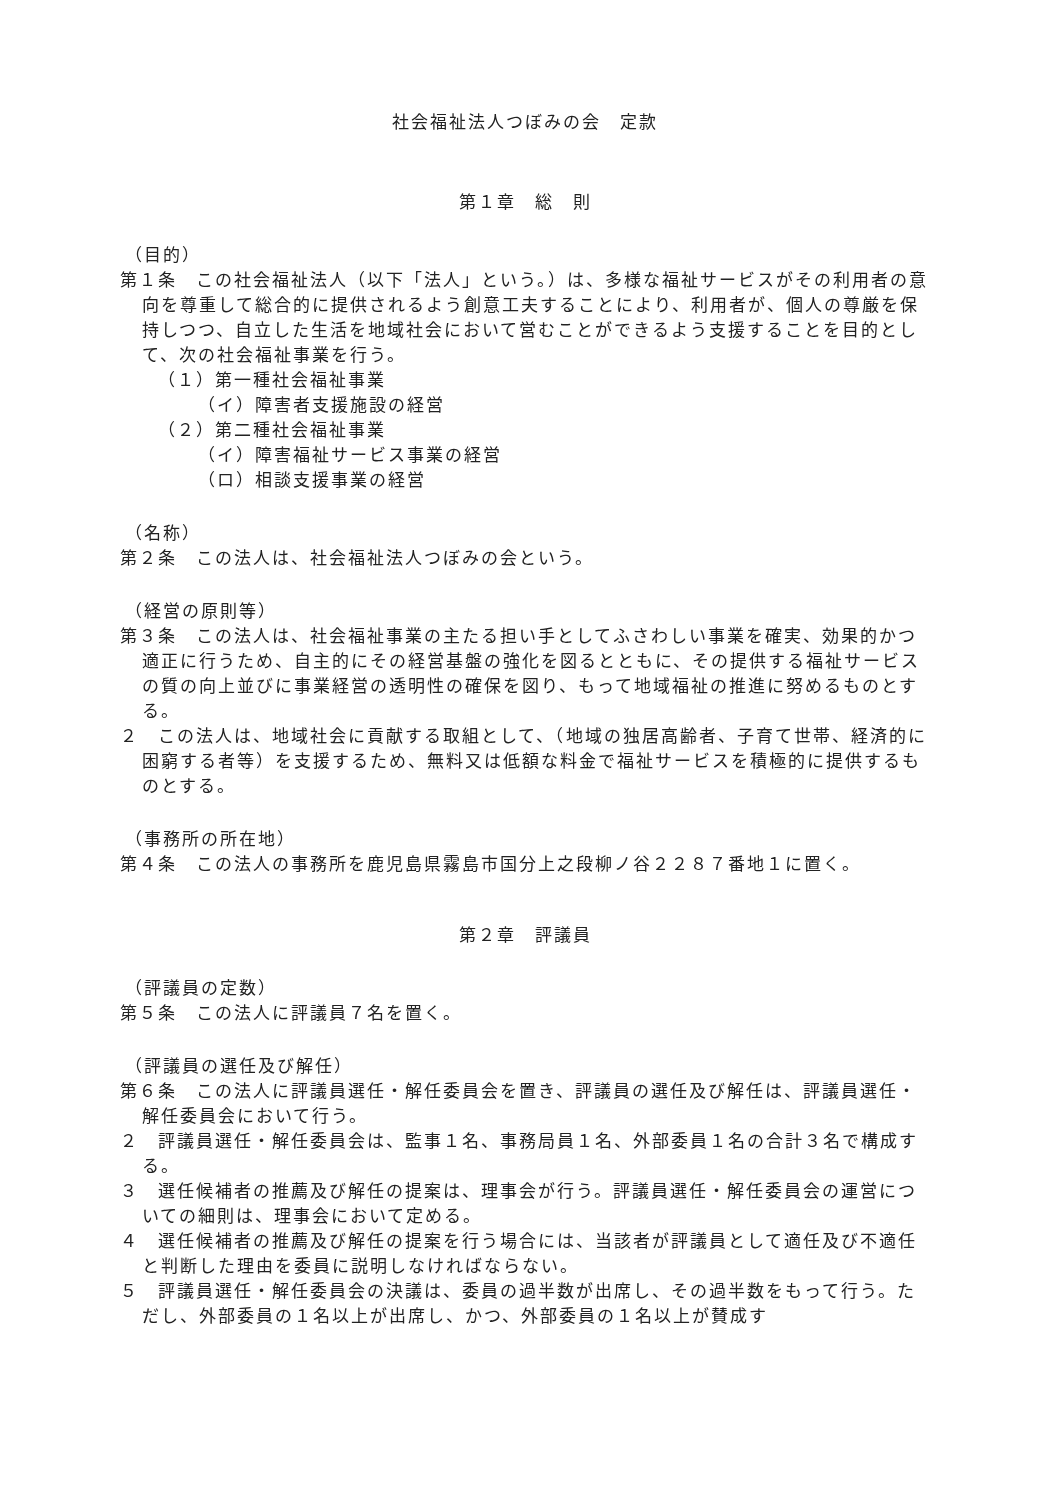社会福祉法人つぼみの会　定款
第１章　総　則
（目的）
第１条　この社会福祉法人（以下「法人」という。）は、多様な福祉サービスがその利用者の意向を尊重して総合的に提供されるよう創意工夫することにより、利用者が、個人の尊厳を保持しつつ、自立した生活を地域社会において営むことができるよう支援することを目的として、次の社会福祉事業を行う。
（１）第一種社会福祉事業
（イ）障害者支援施設の経営
（２）第二種社会福祉事業
（イ）障害福祉サービス事業の経営
（ロ）相談支援事業の経営
（名称）
第２条　この法人は、社会福祉法人つぼみの会という。
（経営の原則等）
第３条　この法人は、社会福祉事業の主たる担い手としてふさわしい事業を確実、効果的かつ適正に行うため、自主的にその経営基盤の強化を図るとともに、その提供する福祉サービスの質の向上並びに事業経営の透明性の確保を図り、もって地域福祉の推進に努めるものとする。
２　この法人は、地域社会に貢献する取組として、（地域の独居高齢者、子育て世帯、経済的に困窮する者等）を支援するため、無料又は低額な料金で福祉サービスを積極的に提供するものとする。
（事務所の所在地）
第４条　この法人の事務所を鹿児島県霧島市国分上之段柳ノ谷２２８７番地１に置く。
第２章　評議員
（評議員の定数）
第５条　この法人に評議員７名を置く。
（評議員の選任及び解任）
第６条　この法人に評議員選任・解任委員会を置き、評議員の選任及び解任は、評議員選任・解任委員会において行う。
２　評議員選任・解任委員会は、監事１名、事務局員１名、外部委員１名の合計３名で構成する。
３　選任候補者の推薦及び解任の提案は、理事会が行う。評議員選任・解任委員会の運営についての細則は、理事会において定める。
４　選任候補者の推薦及び解任の提案を行う場合には、当該者が評議員として適任及び不適任と判断した理由を委員に説明しなければならない。
５　評議員選任・解任委員会の決議は、委員の過半数が出席し、その過半数をもって行う。ただし、外部委員の１名以上が出席し、かつ、外部委員の１名以上が賛成す